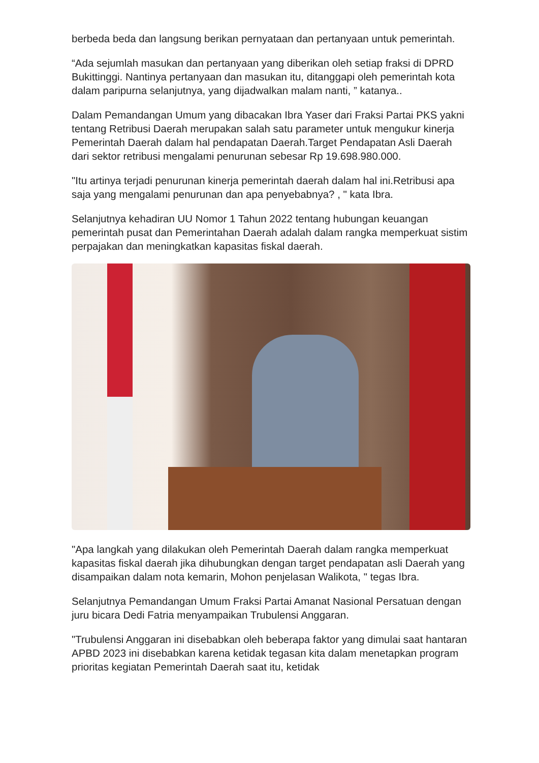berbeda beda dan langsung berikan pernyataan dan pertanyaan untuk pemerintah.
“Ada sejumlah masukan dan pertanyaan yang diberikan oleh setiap fraksi di DPRD Bukittinggi. Nantinya pertanyaan dan masukan itu, ditanggapi oleh pemerintah kota dalam paripurna selanjutnya, yang dijadwalkan malam nanti, ” katanya..
Dalam Pemandangan Umum yang dibacakan Ibra Yaser dari Fraksi Partai PKS yakni tentang Retribusi Daerah merupakan salah satu parameter untuk mengukur kinerja Pemerintah Daerah dalam hal pendapatan Daerah.Target Pendapatan Asli Daerah dari sektor retribusi mengalami penurunan sebesar Rp 19.698.980.000.
"Itu artinya terjadi penurunan kinerja pemerintah daerah dalam hal ini.Retribusi apa saja yang mengalami penurunan dan apa penyebabnya? , " kata Ibra.
Selanjutnya kehadiran UU Nomor 1 Tahun 2022 tentang hubungan keuangan pemerintah pusat dan Pemerintahan Daerah adalah dalam rangka memperkuat sistim perpajakan dan meningkatkan kapasitas fiskal daerah.
"Apa langkah yang dilakukan oleh Pemerintah Daerah dalam rangka memperkuat kapasitas fiskal daerah jika dihubungkan dengan target pendapatan asli Daerah yang disampaikan dalam nota kemarin, Mohon penjelasan Walikota, " tegas Ibra.
Selanjutnya Pemandangan Umum Fraksi Partai Amanat Nasional Persatuan dengan juru bicara Dedi Fatria menyampaikan Trubulensi Anggaran.
"Trubulensi Anggaran ini disebabkan oleh beberapa faktor yang dimulai saat hantaran APBD 2023 ini disebabkan karena ketidak tegasan kita dalam menetapkan program prioritas kegiatan Pemerintah Daerah saat itu, ketidak